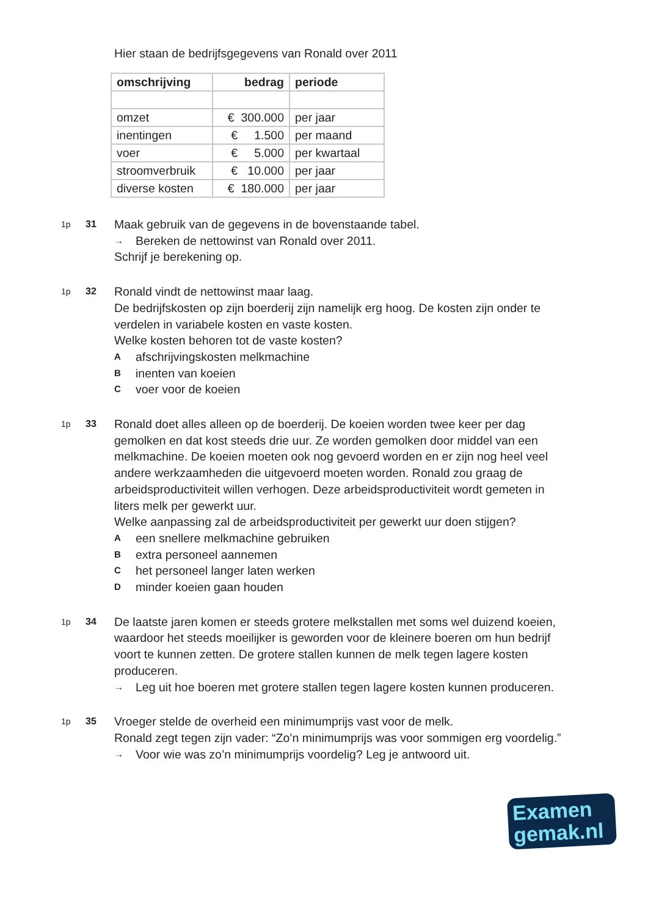Hier staan de bedrijfsgegevens van Ronald over 2011
| omschrijving | bedrag | periode |
| --- | --- | --- |
| omzet | € 300.000 | per jaar |
| inentingen | € 1.500 | per maand |
| voer | € 5.000 | per kwartaal |
| stroomverbruik | € 10.000 | per jaar |
| diverse kosten | € 180.000 | per jaar |
1p 31
Maak gebruik van de gegevens in de bovenstaande tabel.
→ Bereken de nettowinst van Ronald over 2011.
Schrijf je berekening op.
1p 32
Ronald vindt de nettowinst maar laag.
De bedrijfskosten op zijn boerderij zijn namelijk erg hoog. De kosten zijn onder te verdelen in variabele kosten en vaste kosten.
Welke kosten behoren tot de vaste kosten?
Aafschrijvingskosten melkmachine
Binenten van koeien
Cvoer voor de koeien
1p 33
Ronald doet alles alleen op de boerderij. De koeien worden twee keer per dag gemolken en dat kost steeds drie uur. Ze worden gemolken door middel van een melkmachine. De koeien moeten ook nog gevoerd worden en er zijn nog heel veel andere werkzaamheden die uitgevoerd moeten worden. Ronald zou graag de arbeidsproductiviteit willen verhogen. Deze arbeidsproductiviteit wordt gemeten in liters melk per gewerkt uur.
Welke aanpassing zal de arbeidsproductiviteit per gewerkt uur doen stijgen?
Aeen snellere melkmachine gebruiken
Bextra personeel aannemen
Chet personeel langer laten werken
Dminder koeien gaan houden
1p 34
De laatste jaren komen er steeds grotere melkstallen met soms wel duizend koeien, waardoor het steeds moeilijker is geworden voor de kleinere boeren om hun bedrijf voort te kunnen zetten. De grotere stallen kunnen de melk tegen lagere kosten produceren.
→ Leg uit hoe boeren met grotere stallen tegen lagere kosten kunnen produceren.
1p 35
Vroeger stelde de overheid een minimumprijs vast voor de melk.
Ronald zegt tegen zijn vader: “Zo’n minimumprijs was voor sommigen erg voordelig.”
→ Voor wie was zo’n minimumprijs voordelig? Leg je antwoord uit.
Examen
gemak.nl